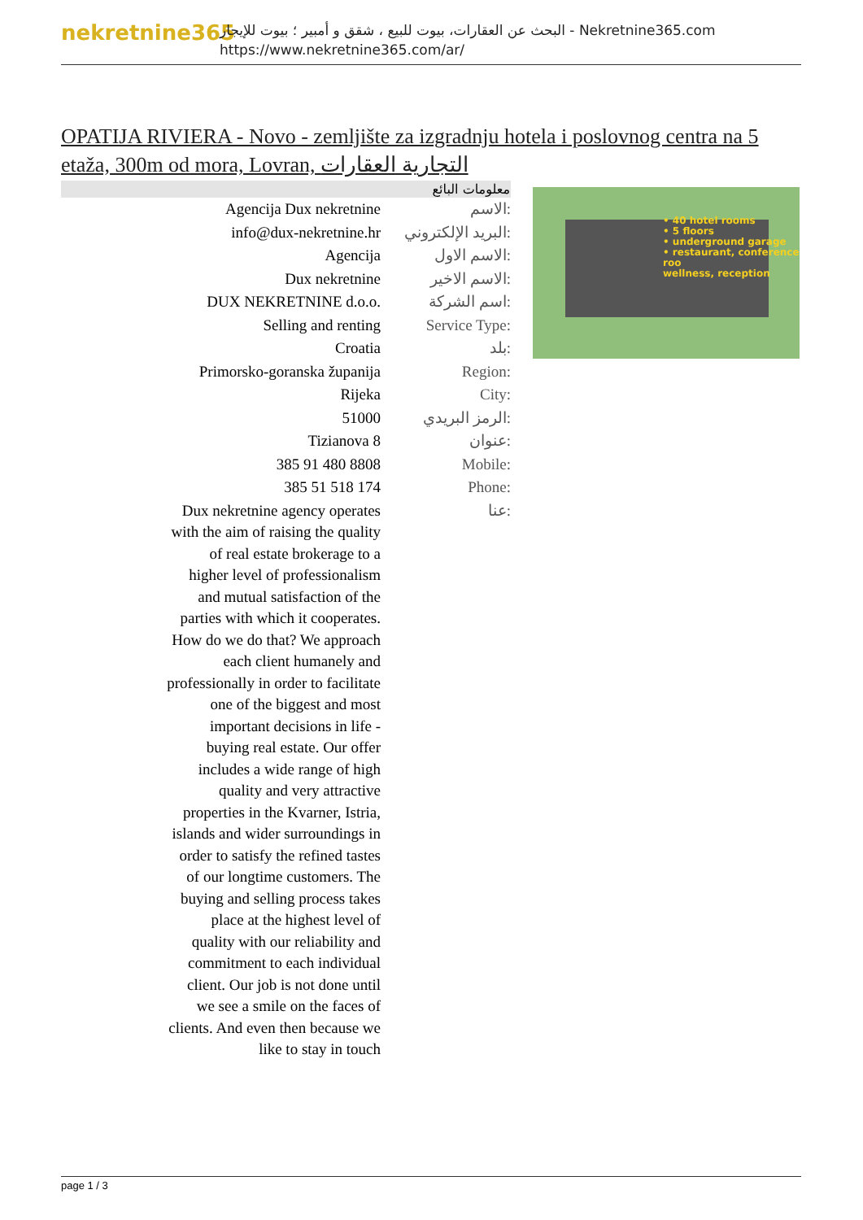nekretnine365
البحث عن العقارات، بيوت للبيع ، شقق و أمبير ؛ بيوت للإيجار - Nekretnine365.com
https://www.nekretnine365.com/ar/
OPATIJA RIVIERA - Novo - zemljište za izgradnju hotela i poslovnog centra na 5 etaža, 300m od mora, Lovran, التجارية العقارات
| معلومات البائع | |
| --- | --- |
| Agencija Dux nekretnine | الاسم: |
| info@dux-nekretnine.hr | البريد الإلكتروني: |
| Agencija | الاسم الاول: |
| Dux nekretnine | الاسم الاخير: |
| DUX NEKRETNINE d.o.o. | اسم الشركة: |
| Selling and renting | Service Type: |
| Croatia | بلد: |
| Primorsko-goranska županija | Region: |
| Rijeka | City: |
| 51000 | الرمز البريدي: |
| Tizianova 8 | عنوان: |
| 385 91 480 8808 | Mobile: |
| 385 51 518 174 | Phone: |
| Dux nekretnine agency operates with the aim of raising the quality of real estate brokerage to a higher level of professionalism and mutual satisfaction of the parties with which it cooperates. How do we do that? We approach each client humanely and professionally in order to facilitate one of the biggest and most important decisions in life - buying real estate. Our offer includes a wide range of high quality and very attractive properties in the Kvarner, Istria, islands and wider surroundings in order to satisfy the refined tastes of our longtime customers. The buying and selling process takes place at the highest level of quality with our reliability and commitment to each individual client. Our job is not done until we see a smile on the faces of clients. And even then because we like to stay in touch | عنا: |
• 40 hotel rooms
• 5 floors
• underground garage
• restaurant, conference roo
wellness, reception
page 1 / 3